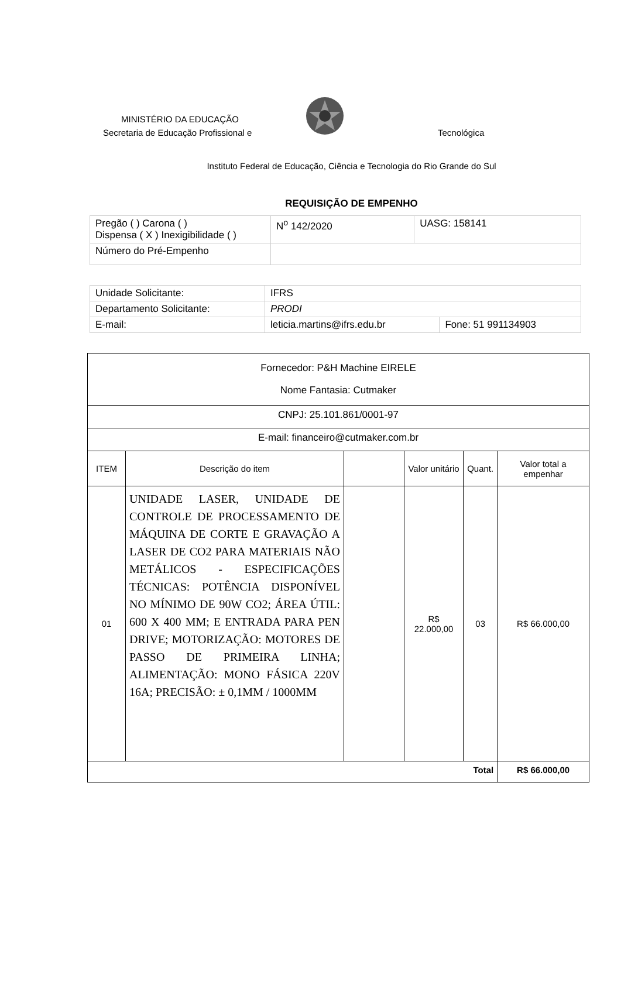MINISTÉRIO DA EDUCAÇÃO
Secretaria de Educação Profissional e
Tecnológica
Instituto Federal de Educação, Ciência e Tecnologia do Rio Grande do Sul
REQUISIÇÃO DE EMPENHO
| Pregão ( ) Carona ( ) Dispensa ( X ) Inexigibilidade ( ) | N<sup>o</sup> 142/2020 | UASG: 158141 |
| Número do Pré-Empenho | | |
| Unidade Solicitante: | IFRS | |
| Departamento Solicitante: | PRODI | |
| E-mail: | leticia.martins@ifrs.edu.br | Fone: 51 991134903 |
| Fornecedor: P&H Machine EIRELE Nome Fantasia: Cutmaker | | | | | |
| CNPJ: 25.101.861/0001-97 | | | | | |
| E-mail: financeiro@cutmaker.com.br | | | | | |
| ITEM | Descrição do item | | Valor unitário | Quant. | Valor total a empenhar |
| 01 | UNIDADE LASER, UNIDADE DE CONTROLE DE PROCESSAMENTO DE MÁQUINA DE CORTE E GRAVAÇÃO A LASER DE CO2 PARA MATERIAIS NÃO METÁLICOS - ESPECIFICAÇÕES TÉCNICAS: POTÊNCIA DISPONÍVEL NO MÍNIMO DE 90W CO2; ÁREA ÚTIL: 600 X 400 MM; E ENTRADA PARA PEN DRIVE; MOTORIZAÇÃO: MOTORES DE PASSO DE PRIMEIRA LINHA; ALIMENTAÇÃO: MONO FÁSICA 220V 16A; PRECISÃO: ± 0,1MM / 1000MM | | R$ 22.000,00 | 03 | R$ 66.000,00 |
| Total | | | | | R$ 66.000,00 |